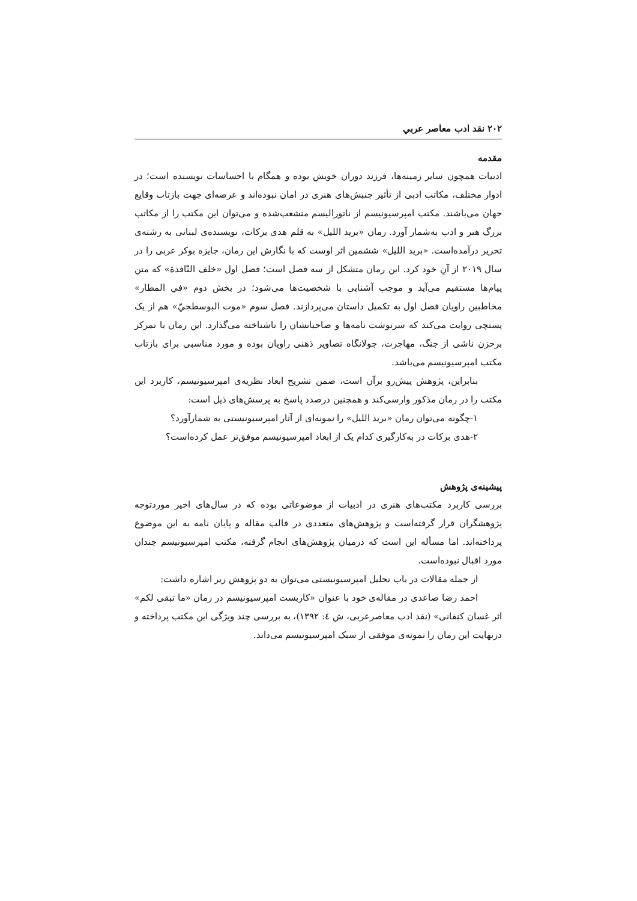۲۰۲ نقد ادب معاصر عربي
مقدمه
ادبیات همچون سایر زمینه‌ها، فرزند دوران خویش بوده و همگام با احساسات نویسنده است؛ در ادوار مختلف، مکاتب ادبی از تأثیر جنبش‌های هنری در امان نبوده‌اند و عرصه‌ای جهت بازتاب وقایع جهان می‌باشند. مکتب امپرسیونیسم از ناتورالیسم منشعب‌شده و می‌توان این مکتب را از مکاتب بزرگ هنر و ادب به‌شمار آورد. رمان «برید اللیل» به قلم هدی برکات، نویسنده‌ی لبنانی به رشته‌ی تحریر درآمده‌است. «برید اللیل» ششمین اثر اوست که با نگارش این رمان، جایزه بوکر عربی را در سال ۲۰۱۹ از آنِ خود کرد. این رمان متشکل از سه فصل است؛ فصل اول «خلف النّافذة» که متن پیام‌ها مستقیم می‌آید و موجب آشنایی با شخصیت‌ها می‌شود؛ در بخش دوم «في المطار» مخاطبین راویان فصل اول به تکمیل داستان می‌پردازند. فصل سوم «موت البوسطجيّ» هم از یک پستچی روایت می‌کند که سرنوشت نامه‌ها و صاحبانشان را ناشناخته می‌گذارد. این رمان با تمرکز برحزن ناشی از جنگ، مهاجرت، جولانگاه تصاویر ذهنی راویان بوده و مورد مناسبی برای بازتاب مکتب امپرسیونیسم می‌باشد.
بنابراین، پژوهش پیش‌رو برآن است، ضمن تشریح ابعاد نظریه‌ی امپرسیونیسم، کاربرد این مکتب را در رمان مذکور وارسی‌کند و همچنین درصدد پاسخ به پرسش‌های ذیل است:
۱-چگونه می‌توان رمان «برید اللیل» را نمونه‌ای از آثار امپرسیونیستی به شمارآورد؟
۲-هدی برکات در به‌کارگیری کدام یک از ابعاد امپرسیونیسم موفق‌تر عمل کرده‌است؟
پیشینه‌ی پژوهش
بررسی کاربرد مکتب‌های هنری در ادبیات از موضوعاتی بوده که در سال‌های اخیر موردتوجه پژوهشگران قرار گرفته‌است و پژوهش‌های متعددی در قالب مقاله و پایان نامه به این موضوع پرداخته‌اند. اما مسأله این است که درمیان پژوهش‌های انجام گرفته، مکتب امپرسیونیسم چندان مورد اقبال نبوده‌است.
از جمله مقالات در باب تحلیل امپرسیونیستی می‌توان به دو پژوهش زیر اشاره داشت:
احمد رضا صاعدی در مقاله‌ی خود با عنوان «کاربست امپرسیونیسم در رمان «ما تبقی لکم» اثر غسان کنفانی» (نقد ادب معاصرعربی، ش ٤: ۱۳۹۲)، به بررسی چند ویژگی این مکتب پرداخته و درنهایت این رمان را نمونه‌ی موفقی از سبک امپرسیونیسم می‌داند.